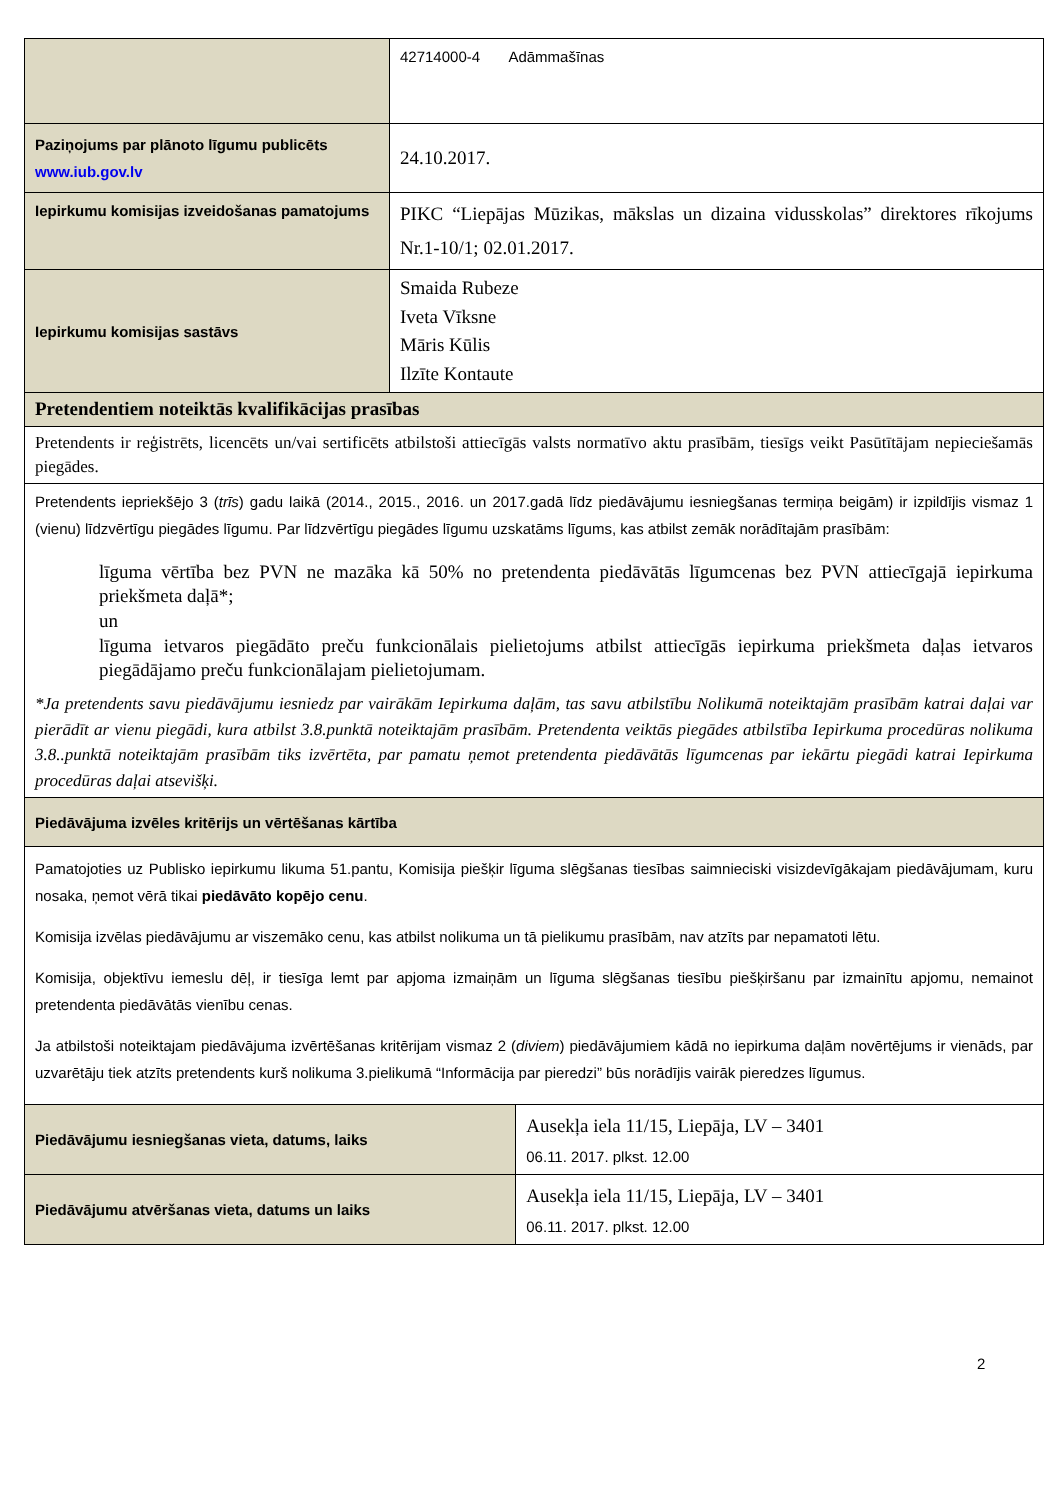| | 42714000-4 Adāmmašīnas | |
| Paziņojums par plānoto līgumu publicēts www.iub.gov.lv | 24.10.2017. | |
| Iepirkumu komisijas izveidošanas pamatojums | PIKC “Liepājas Mūzikas, mākslas un dizaina vidusskolas” direktores rīkojums Nr.1-10/1; 02.01.2017. | |
| Iepirkumu komisijas sastāvs | Smaida Rubeze Iveta Vīksne Māris Kūlis Ilzīte Kontaute | |
| Pretendentiem noteiktās kvalifikācijas prasības | | |
| Pretendents ir reģistrēts, licencēts un/vai sertificēts atbilstoši attiecīgās valsts normatīvo aktu prasībām, tiesīgs veikt Pasūtītājam nepieciešamās piegādes. | | |
| Pretendents iepriekšējo 3 ( trīs ) gadu laikā (2014., 2015., 2016. un 2017.gadā līdz piedāvājumu iesniegšanas termiņa beigām) ir izpildījis vismaz 1 (vienu) līdzvērtīgu piegādes līgumu. Par līdzvērtīgu piegādes līgumu uzskatāms līgums, kas atbilst zemāk norādītajām prasībām: līguma vērtība bez PVN ne mazāka kā 50% no pretendenta piedāvātās līgumcenas bez PVN attiecīgajā iepirkuma priekšmeta daļā*; un līguma ietvaros piegādāto preču funkcionālais pielietojums atbilst attiecīgās iepirkuma priekšmeta daļas ietvaros piegādājamo preču funkcionālajam pielietojumam. *Ja pretendents savu piedāvājumu iesniedz par vairākām Iepirkuma daļām, tas savu atbilstību Nolikumā noteiktajām prasībām katrai daļai var pierādīt ar vienu piegādi, kura atbilst 3.8.punktā noteiktajām prasībām. Pretendenta veiktās piegādes atbilstība Iepirkuma procedūras nolikuma 3.8..punktā noteiktajām prasībām tiks izvērtēta, par pamatu ņemot pretendenta piedāvātās līgumcenas par iekārtu piegādi katrai Iepirkuma procedūras daļai atsevišķi. | | |
| Piedāvājuma izvēles kritērijs un vērtēšanas kārtība | | |
| Pamatojoties uz Publisko iepirkumu likuma 51.pantu, Komisija piešķir līguma slēgšanas tiesības saimnieciski visizdevīgākajam piedāvājumam, kuru nosaka, ņemot vērā tikai piedāvāto kopējo cenu . Komisija izvēlas piedāvājumu ar viszemāko cenu, kas atbilst nolikuma un tā pielikumu prasībām, nav atzīts par nepamatoti lētu. Komisija, objektīvu iemeslu dēļ, ir tiesīga lemt par apjoma izmaiņām un līguma slēgšanas tiesību piešķiršanu par izmainītu apjomu, nemainot pretendenta piedāvātās vienību cenas. Ja atbilstoši noteiktajam piedāvājuma izvērtēšanas kritērijam vismaz 2 ( diviem ) piedāvājumiem kādā no iepirkuma daļām novērtējums ir vienāds, par uzvarētāju tiek atzīts pretendents kurš nolikuma 3.pielikumā “Informācija par pieredzi” būs norādījis vairāk pieredzes līgumus. | | |
| Piedāvājumu iesniegšanas vieta, datums, laiks | | Ausekļa iela 11/15, Liepāja, LV – 3401 06.11. 2017. plkst. 12.00 |
| Piedāvājumu atvēršanas vieta, datums un laiks | | Ausekļa iela 11/15, Liepāja, LV – 3401 06.11. 2017. plkst. 12.00 |
2